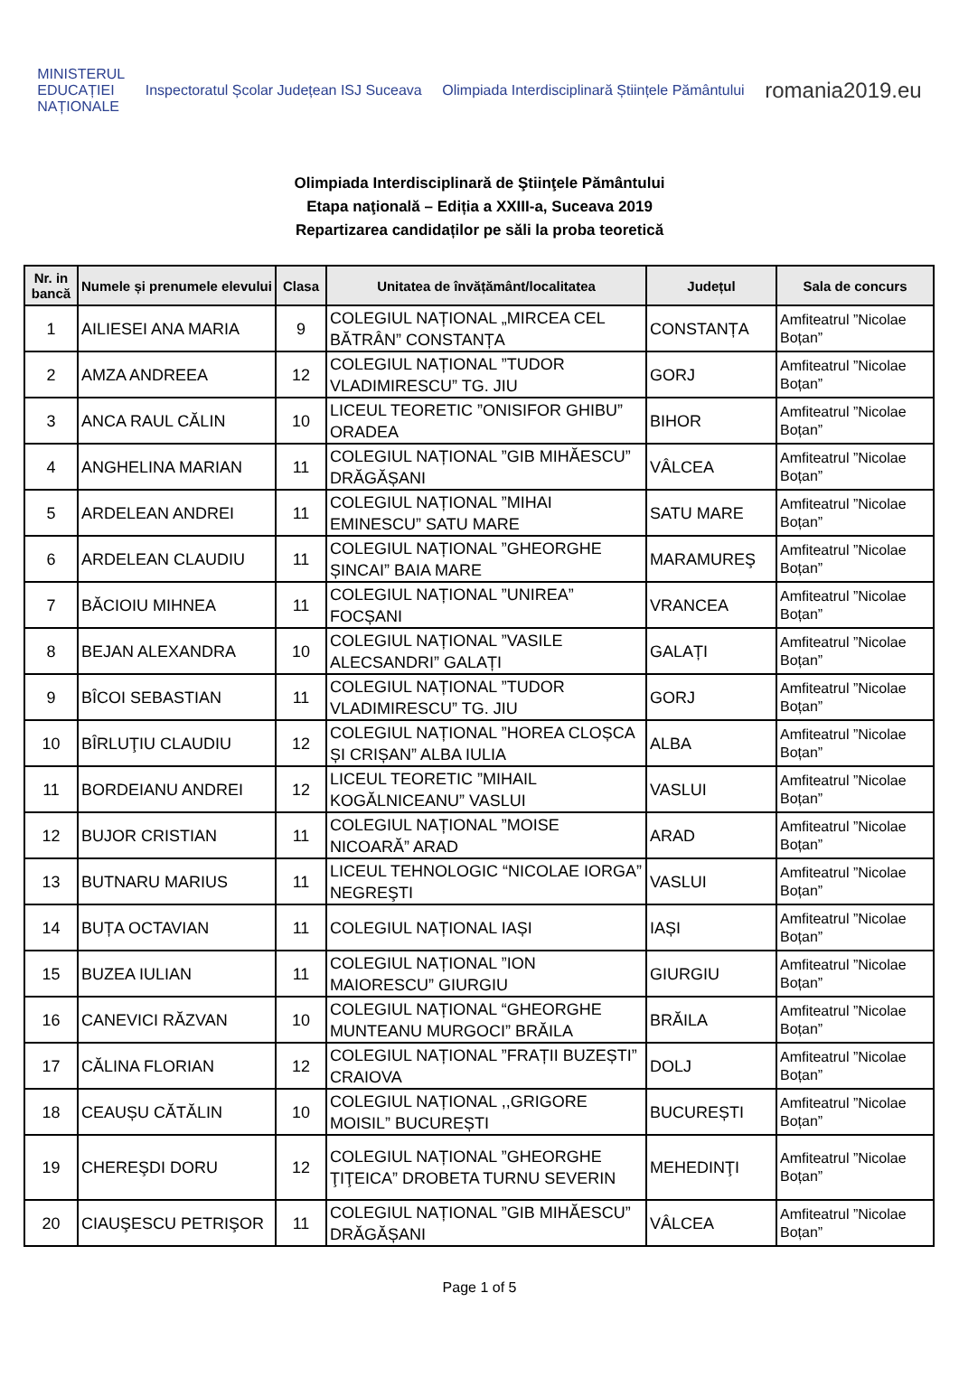MINISTERUL
EDUCAȚIEI
NAȚIONALE
Inspectoratul Școlar Județean ISJ Suceava
Olimpiada Interdisciplinară Științele Pământului
romania2019.eu
Olimpiada Interdisciplinară de Ştiinţele Pământului
Etapa naţională – Ediția a XXIII-a, Suceava 2019
Repartizarea candidaților pe săli la proba teoretică
| Nr. in bancă | Numele și prenumele elevului | Clasa | Unitatea de învățământ/localitatea | Județul | Sala de concurs |
| --- | --- | --- | --- | --- | --- |
| 1 | AILIESEI ANA MARIA | 9 | COLEGIUL NAȚIONAL „MIRCEA CEL BĂTRÂN” CONSTANȚA | CONSTANȚA | Amfiteatrul ”Nicolae Boțan” |
| 2 | AMZA ANDREEA | 12 | COLEGIUL NAȚIONAL ”TUDOR VLADIMIRESCU” TG. JIU | GORJ | Amfiteatrul ”Nicolae Boțan” |
| 3 | ANCA RAUL CĂLIN | 10 | LICEUL TEORETIC ”ONISIFOR GHIBU” ORADEA | BIHOR | Amfiteatrul ”Nicolae Boțan” |
| 4 | ANGHELINA MARIAN | 11 | COLEGIUL NAȚIONAL ”GIB MIHĂESCU” DRĂGĂȘANI | VÂLCEA | Amfiteatrul ”Nicolae Boțan” |
| 5 | ARDELEAN ANDREI | 11 | COLEGIUL NAȚIONAL ”MIHAI EMINESCU” SATU MARE | SATU MARE | Amfiteatrul ”Nicolae Boțan” |
| 6 | ARDELEAN CLAUDIU | 11 | COLEGIUL NAȚIONAL ”GHEORGHE ȘINCAI” BAIA MARE | MARAMUREŞ | Amfiteatrul ”Nicolae Boțan” |
| 7 | BĂCIOIU MIHNEA | 11 | COLEGIUL NAȚIONAL ”UNIREA” FOCȘANI | VRANCEA | Amfiteatrul ”Nicolae Boțan” |
| 8 | BEJAN ALEXANDRA | 10 | COLEGIUL NAȚIONAL ”VASILE ALECSANDRI” GALAȚI | GALAȚI | Amfiteatrul ”Nicolae Boțan” |
| 9 | BÎCOI SEBASTIAN | 11 | COLEGIUL NAȚIONAL ”TUDOR VLADIMIRESCU” TG. JIU | GORJ | Amfiteatrul ”Nicolae Boțan” |
| 10 | BÎRLUŢIU CLAUDIU | 12 | COLEGIUL NAȚIONAL ”HOREA CLOȘCA ȘI CRIȘAN” ALBA IULIA | ALBA | Amfiteatrul ”Nicolae Boțan” |
| 11 | BORDEIANU ANDREI | 12 | LICEUL TEORETIC ”MIHAIL KOGĂLNICEANU” VASLUI | VASLUI | Amfiteatrul ”Nicolae Boțan” |
| 12 | BUJOR CRISTIAN | 11 | COLEGIUL NAȚIONAL ”MOISE NICOARĂ” ARAD | ARAD | Amfiteatrul ”Nicolae Boțan” |
| 13 | BUTNARU MARIUS | 11 | LICEUL TEHNOLOGIC “NICOLAE IORGA” NEGREŞTI | VASLUI | Amfiteatrul ”Nicolae Boțan” |
| 14 | BUȚA OCTAVIAN | 11 | COLEGIUL NAȚIONAL IAȘI | IAȘI | Amfiteatrul ”Nicolae Boțan” |
| 15 | BUZEA IULIAN | 11 | COLEGIUL NAȚIONAL ”ION MAIORESCU” GIURGIU | GIURGIU | Amfiteatrul ”Nicolae Boțan” |
| 16 | CANEVICI RĂZVAN | 10 | COLEGIUL NAȚIONAL “GHEORGHE MUNTEANU MURGOCI” BRĂILA | BRĂILA | Amfiteatrul ”Nicolae Boțan” |
| 17 | CĂLINA FLORIAN | 12 | COLEGIUL NAȚIONAL ”FRAȚII BUZEȘTI” CRAIOVA | DOLJ | Amfiteatrul ”Nicolae Boțan” |
| 18 | CEAUȘU CĂTĂLIN | 10 | COLEGIUL NAȚIONAL ,,GRIGORE MOISIL” BUCUREȘTI | BUCUREȘTI | Amfiteatrul ”Nicolae Boțan” |
| 19 | CHEREŞDI DORU | 12 | COLEGIUL NAȚIONAL ”GHEORGHE ŢIŢEICA” DROBETA TURNU SEVERIN | MEHEDINŢI | Amfiteatrul ”Nicolae Boțan” |
| 20 | CIAUŞESCU PETRIŞOR | 11 | COLEGIUL NAȚIONAL ”GIB MIHĂESCU” DRĂGĂȘANI | VÂLCEA | Amfiteatrul ”Nicolae Boțan” |
Page 1 of 5